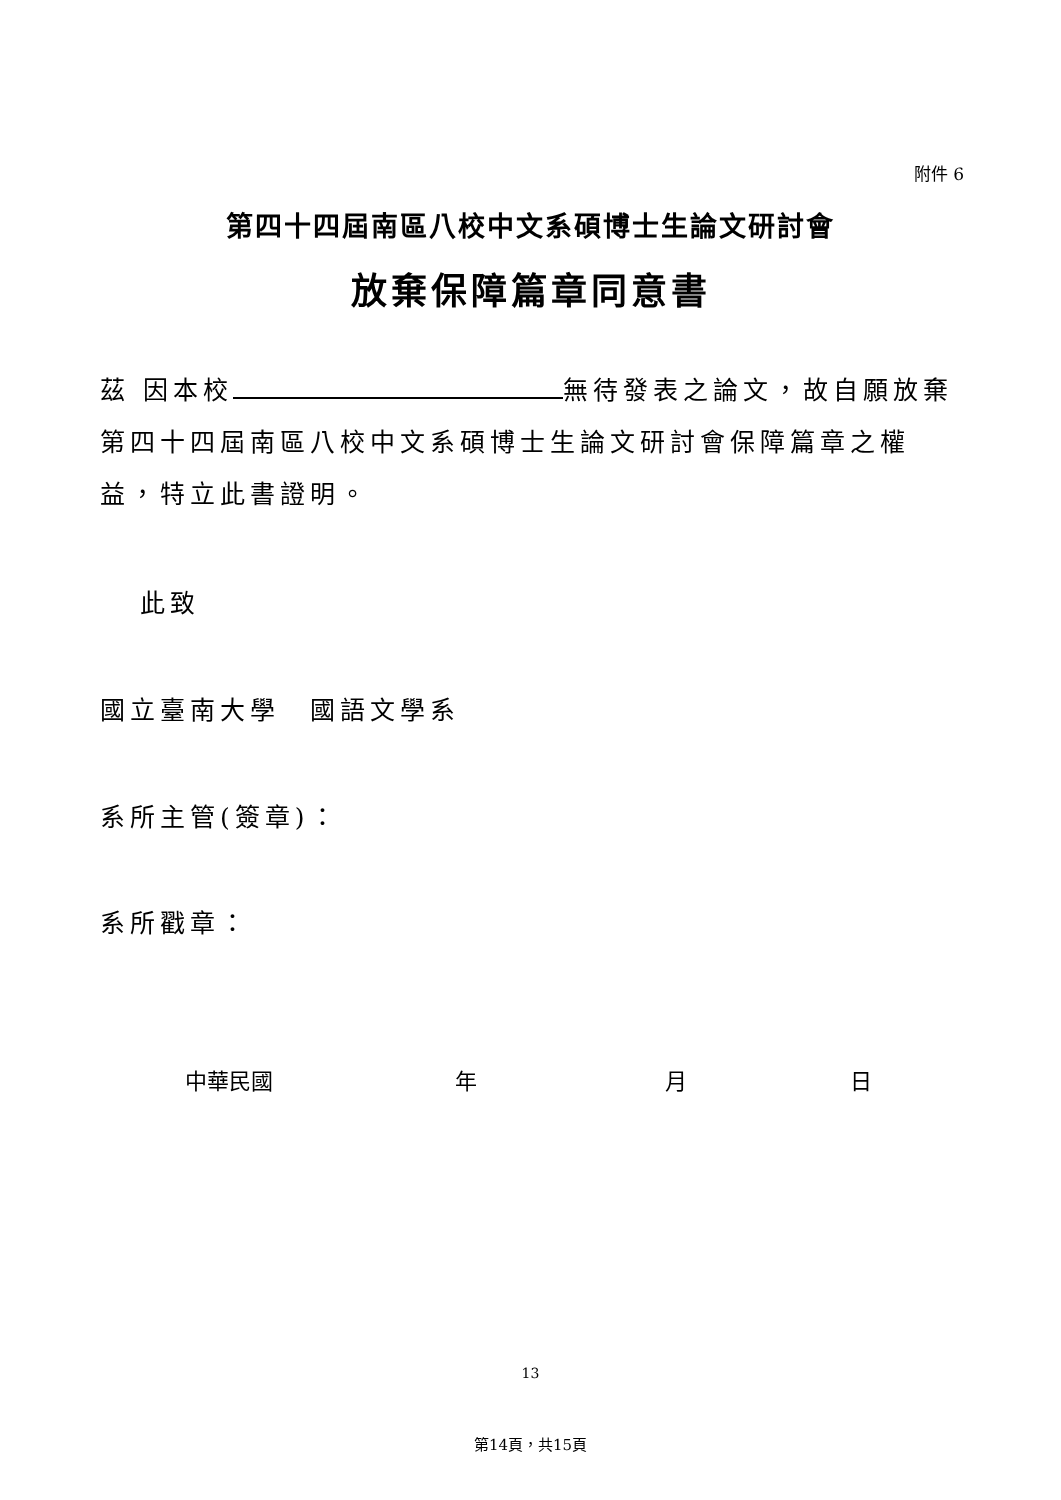附件 6
第四十四屆南區八校中文系碩博士生論文研討會
放棄保障篇章同意書
茲 因本校 無待發表之論文，故自願放棄第四十四屆南區八校中文系碩博士生論文研討會保障篇章之權益，特立此書證明。
此致
國立臺南大學　國語文學系
系所主管(簽章)：
系所戳章：
中華民國 年 月 日
13
第14頁，共15頁